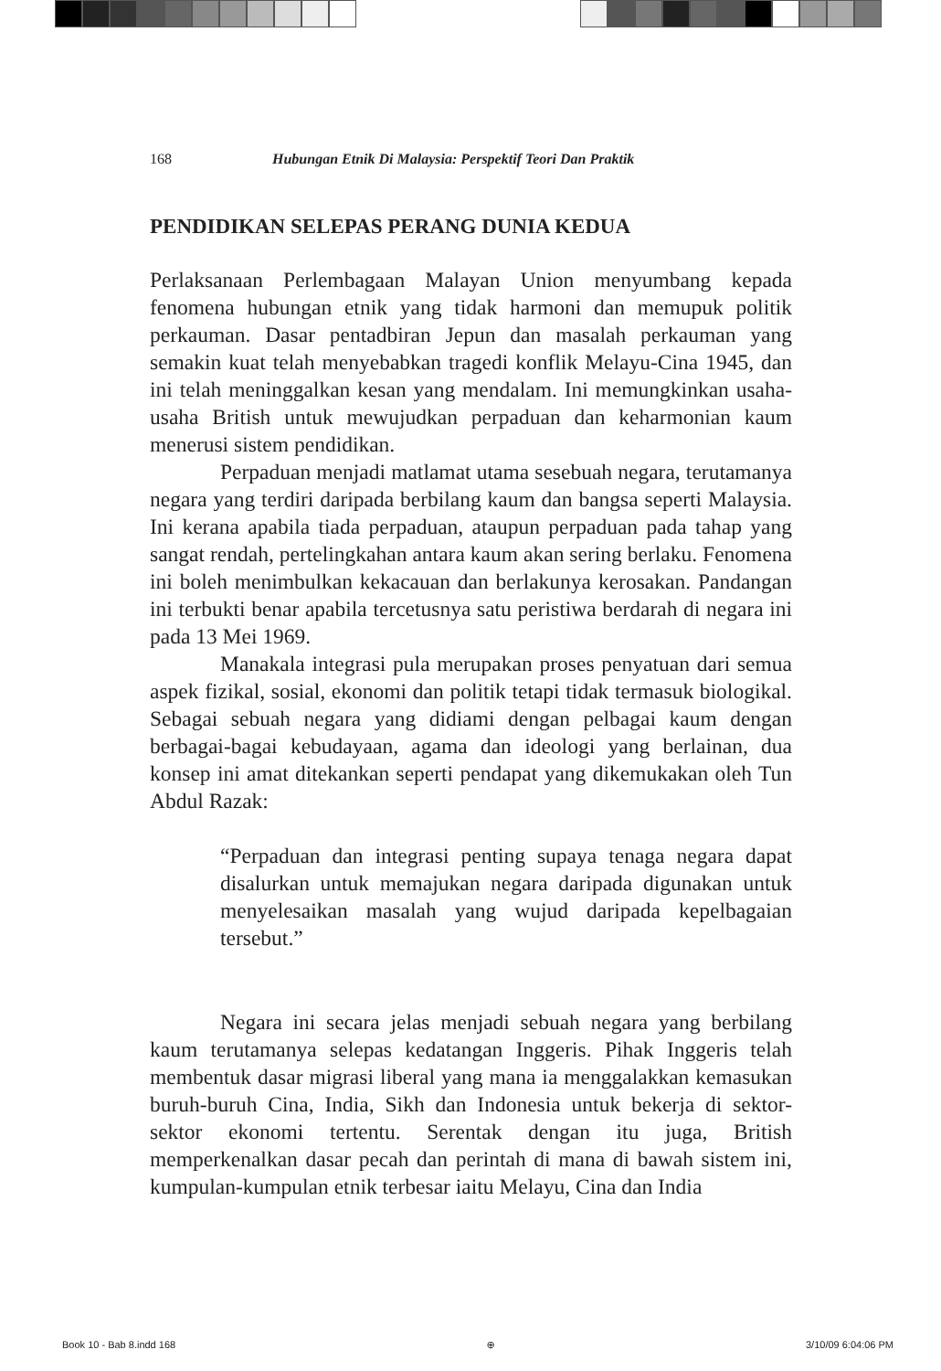168 Hubungan Etnik Di Malaysia: Perspektif Teori Dan Praktik
PENDIDIKAN SELEPAS PERANG DUNIA KEDUA
Perlaksanaan Perlembagaan Malayan Union menyumbang kepada fenomena hubungan etnik yang tidak harmoni dan memupuk politik perkauman. Dasar pentadbiran Jepun dan masalah perkauman yang semakin kuat telah menyebabkan tragedi konflik Melayu-Cina 1945, dan ini telah meninggalkan kesan yang mendalam. Ini memungkinkan usaha-usaha British untuk mewujudkan perpaduan dan keharmonian kaum menerusi sistem pendidikan.
Perpaduan menjadi matlamat utama sesebuah negara, terutamanya negara yang terdiri daripada berbilang kaum dan bangsa seperti Malaysia. Ini kerana apabila tiada perpaduan, ataupun perpaduan pada tahap yang sangat rendah, pertelingkahan antara kaum akan sering berlaku. Fenomena ini boleh menimbulkan kekacauan dan berlakunya kerosakan. Pandangan ini terbukti benar apabila tercetusnya satu peristiwa berdarah di negara ini pada 13 Mei 1969.
Manakala integrasi pula merupakan proses penyatuan dari semua aspek fizikal, sosial, ekonomi dan politik tetapi tidak termasuk biologikal. Sebagai sebuah negara yang didiami dengan pelbagai kaum dengan berbagai-bagai kebudayaan, agama dan ideologi yang berlainan, dua konsep ini amat ditekankan seperti pendapat yang dikemukakan oleh Tun Abdul Razak:
“Perpaduan dan integrasi penting supaya tenaga negara dapat disalurkan untuk memajukan negara daripada digunakan untuk menyelesaikan masalah yang wujud daripada kepelbagaian tersebut.”
Negara ini secara jelas menjadi sebuah negara yang berbilang kaum terutamanya selepas kedatangan Inggeris. Pihak Inggeris telah membentuk dasar migrasi liberal yang mana ia menggalakkan kemasukan buruh-buruh Cina, India, Sikh dan Indonesia untuk bekerja di sektor-sektor ekonomi tertentu. Serentak dengan itu juga, British memperkenalkan dasar pecah dan perintah di mana di bawah sistem ini, kumpulan-kumpulan etnik terbesar iaitu Melayu, Cina dan India
Book 10 - Bab 8.indd 168 ⊕ 3/10/09 6:04:06 PM